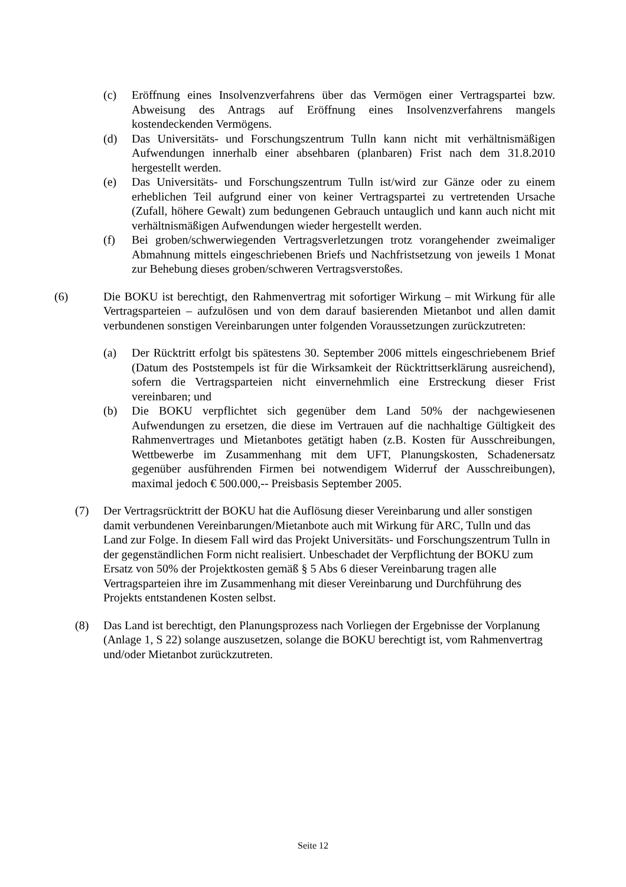(c) Eröffnung eines Insolvenzverfahrens über das Vermögen einer Vertragspartei bzw. Abweisung des Antrags auf Eröffnung eines Insolvenzverfahrens mangels kostendeckenden Vermögens.
(d) Das Universitäts- und Forschungszentrum Tulln kann nicht mit verhältnismäßigen Aufwendungen innerhalb einer absehbaren (planbaren) Frist nach dem 31.8.2010 hergestellt werden.
(e) Das Universitäts- und Forschungszentrum Tulln ist/wird zur Gänze oder zu einem erheblichen Teil aufgrund einer von keiner Vertragspartei zu vertretenden Ursache (Zufall, höhere Gewalt) zum bedungenen Gebrauch untauglich und kann auch nicht mit verhältnismäßigen Aufwendungen wieder hergestellt werden.
(f) Bei groben/schwerwiegenden Vertragsverletzungen trotz vorangehender zweimaliger Abmahnung mittels eingeschriebenen Briefs und Nachfristsetzung von jeweils 1 Monat zur Behebung dieses groben/schweren Vertragsverstoßes.
(6) Die BOKU ist berechtigt, den Rahmenvertrag mit sofortiger Wirkung – mit Wirkung für alle Vertragsparteien – aufzulösen und von dem darauf basierenden Mietanbot und allen damit verbundenen sonstigen Vereinbarungen unter folgenden Voraussetzungen zurückzutreten:
(a) Der Rücktritt erfolgt bis spätestens 30. September 2006 mittels eingeschriebenem Brief (Datum des Poststempels ist für die Wirksamkeit der Rücktrittserklärung ausreichend), sofern die Vertragsparteien nicht einvernehmlich eine Erstreckung dieser Frist vereinbaren; und
(b) Die BOKU verpflichtet sich gegenüber dem Land 50% der nachgewiesenen Aufwendungen zu ersetzen, die diese im Vertrauen auf die nachhaltige Gültigkeit des Rahmenvertrages und Mietanbotes getätigt haben (z.B. Kosten für Ausschreibungen, Wettbewerbe im Zusammenhang mit dem UFT, Planungskosten, Schadenersatz gegenüber ausführenden Firmen bei notwendigem Widerruf der Ausschreibungen), maximal jedoch € 500.000,-- Preisbasis September 2005.
(7) Der Vertragsrücktritt der BOKU hat die Auflösung dieser Vereinbarung und aller sonstigen damit verbundenen Vereinbarungen/Mietanbote auch mit Wirkung für ARC, Tulln und das Land zur Folge. In diesem Fall wird das Projekt Universitäts- und Forschungszentrum Tulln in der gegenständlichen Form nicht realisiert. Unbeschadet der Verpflichtung der BOKU zum Ersatz von 50% der Projektkosten gemäß § 5 Abs 6 dieser Vereinbarung tragen alle Vertragsparteien ihre im Zusammenhang mit dieser Vereinbarung und Durchführung des Projekts entstandenen Kosten selbst.
(8) Das Land ist berechtigt, den Planungsprozess nach Vorliegen der Ergebnisse der Vorplanung (Anlage 1, S 22) solange auszusetzen, solange die BOKU berechtigt ist, vom Rahmenvertrag und/oder Mietanbot zurückzutreten.
Seite 12